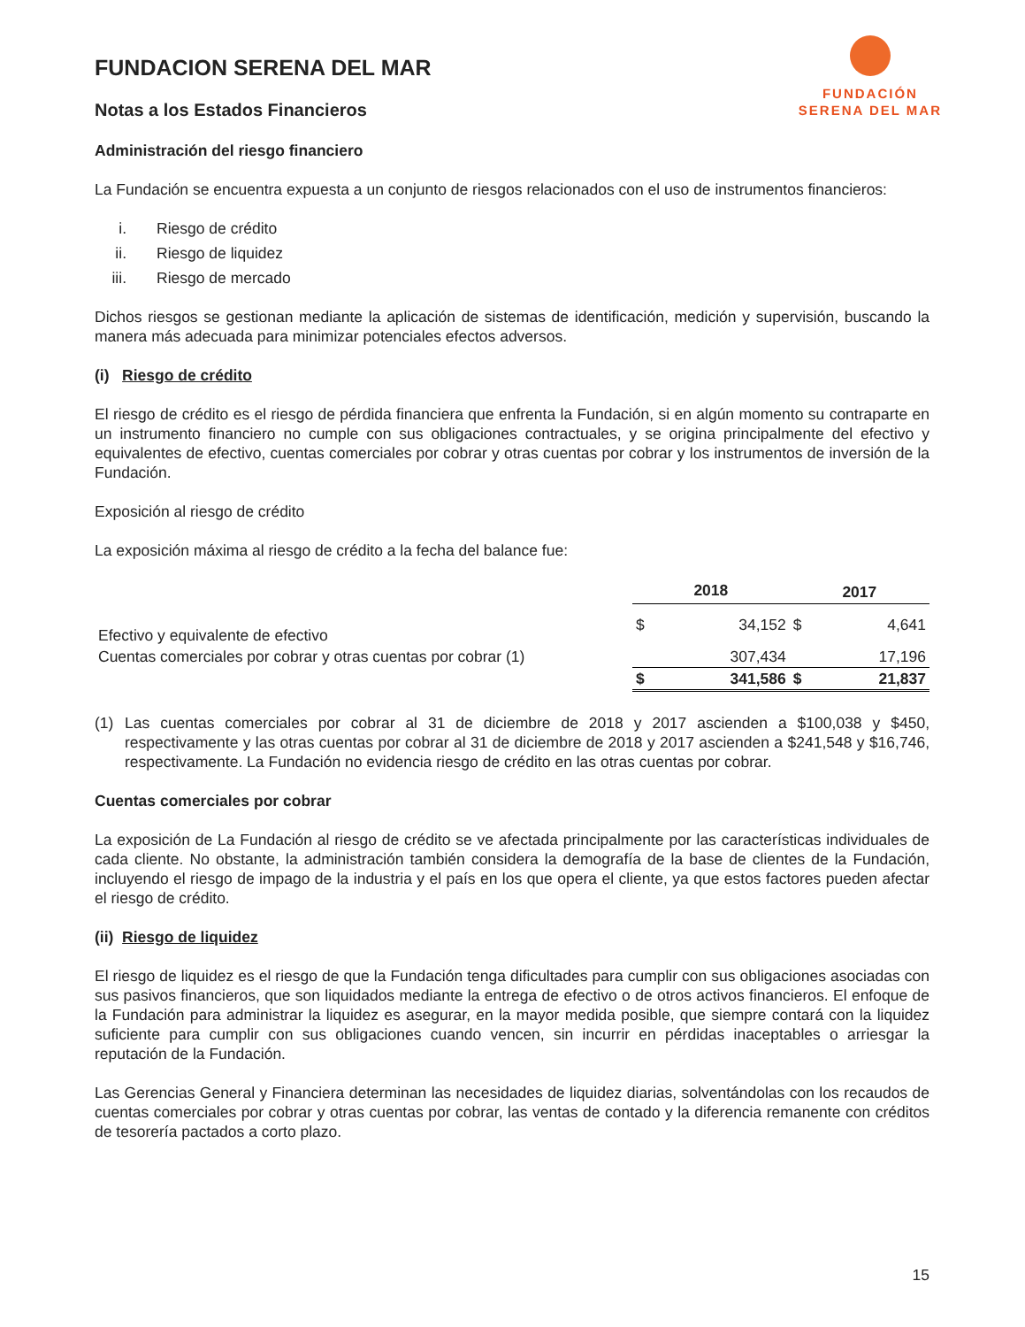FUNDACIÓN
SERENA DEL MAR
FUNDACION SERENA DEL MAR
Notas a los Estados Financieros
Administración del riesgo financiero
La Fundación se encuentra expuesta a un conjunto de riesgos relacionados con el uso de instrumentos financieros:
i. Riesgo de crédito
ii. Riesgo de liquidez
iii. Riesgo de mercado
Dichos riesgos se gestionan mediante la aplicación de sistemas de identificación, medición y supervisión, buscando la manera más adecuada para minimizar potenciales efectos adversos.
(i) Riesgo de crédito
El riesgo de crédito es el riesgo de pérdida financiera que enfrenta la Fundación, si en algún momento su contraparte en un instrumento financiero no cumple con sus obligaciones contractuales, y se origina principalmente del efectivo y equivalentes de efectivo, cuentas comerciales por cobrar y otras cuentas por cobrar y los instrumentos de inversión de la Fundación.
Exposición al riesgo de crédito
La exposición máxima al riesgo de crédito a la fecha del balance fue:
| | 2018 | | 2017 | |
| --- | --- | --- | --- | --- |
| Efectivo y equivalente de efectivo | $ | 34,152 | $ | 4,641 |
| Cuentas comerciales por cobrar y otras cuentas por cobrar (1) | | 307,434 | | 17,196 |
| | $ | 341,586 | $ | 21,837 |
(1) Las cuentas comerciales por cobrar al 31 de diciembre de 2018 y 2017 ascienden a $100,038 y $450, respectivamente y las otras cuentas por cobrar al 31 de diciembre de 2018 y 2017 ascienden a $241,548 y $16,746, respectivamente. La Fundación no evidencia riesgo de crédito en las otras cuentas por cobrar.
Cuentas comerciales por cobrar
La exposición de La Fundación al riesgo de crédito se ve afectada principalmente por las características individuales de cada cliente. No obstante, la administración también considera la demografía de la base de clientes de la Fundación, incluyendo el riesgo de impago de la industria y el país en los que opera el cliente, ya que estos factores pueden afectar el riesgo de crédito.
(ii) Riesgo de liquidez
El riesgo de liquidez es el riesgo de que la Fundación tenga dificultades para cumplir con sus obligaciones asociadas con sus pasivos financieros, que son liquidados mediante la entrega de efectivo o de otros activos financieros. El enfoque de la Fundación para administrar la liquidez es asegurar, en la mayor medida posible, que siempre contará con la liquidez suficiente para cumplir con sus obligaciones cuando vencen, sin incurrir en pérdidas inaceptables o arriesgar la reputación de la Fundación.
Las Gerencias General y Financiera determinan las necesidades de liquidez diarias, solventándolas con los recaudos de cuentas comerciales por cobrar y otras cuentas por cobrar, las ventas de contado y la diferencia remanente con créditos de tesorería pactados a corto plazo.
15